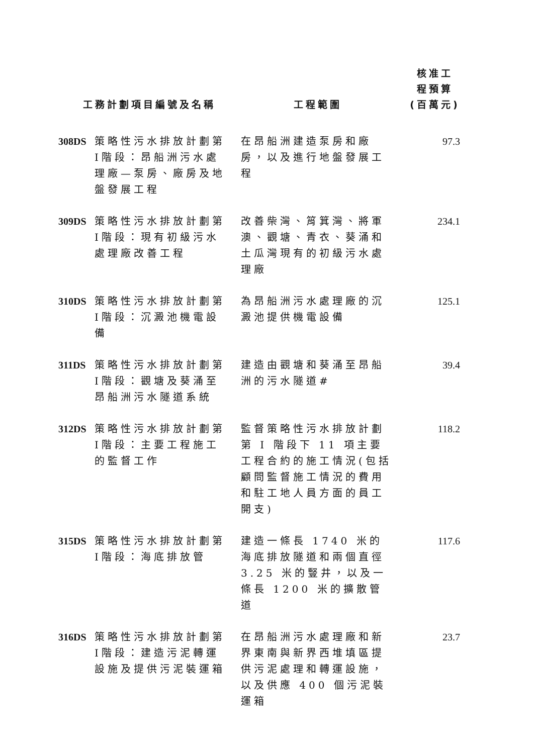| 工務計劃項目編號及名稱 | | 工程範圍 | 核准工 程預算 (百萬元) |
| --- | --- | --- | --- |
| 308DS | 策略性污水排放計劃第I階段：昂船洲污水處理廠—泵房、廠房及地盤發展工程 | 在昂船洲建造泵房和廠房，以及進行地盤發展工程 | 97.3 |
| 309DS | 策略性污水排放計劃第I階段：現有初級污水處理廠改善工程 | 改善柴灣、筲箕灣、將軍澳、觀塘、青衣、葵涌和土瓜灣現有的初級污水處理廠 | 234.1 |
| 310DS | 策略性污水排放計劃第I階段：沉澱池機電設備 | 為昂船洲污水處理廠的沉澱池提供機電設備 | 125.1 |
| 311DS | 策略性污水排放計劃第I階段：觀塘及葵涌至昂船洲污水隧道系統 | 建造由觀塘和葵涌至昂船洲的污水隧道# | 39.4 |
| 312DS | 策略性污水排放計劃第I階段：主要工程施工的監督工作 | 監督策略性污水排放計劃第 I 階段下 11 項主要工程合約的施工情況(包括顧問監督施工情況的費用和駐工地人員方面的員工開支) | 118.2 |
| 315DS | 策略性污水排放計劃第I階段：海底排放管 | 建造一條長 1740 米的海底排放隧道和兩個直徑 3.25 米的豎井，以及一條長 1200 米的擴散管道 | 117.6 |
| 316DS | 策略性污水排放計劃第I階段：建造污泥轉運設施及提供污泥裝運箱 | 在昂船洲污水處理廠和新界東南與新界西堆填區提供污泥處理和轉運設施，以及供應 400 個污泥裝運箱 | 23.7 |